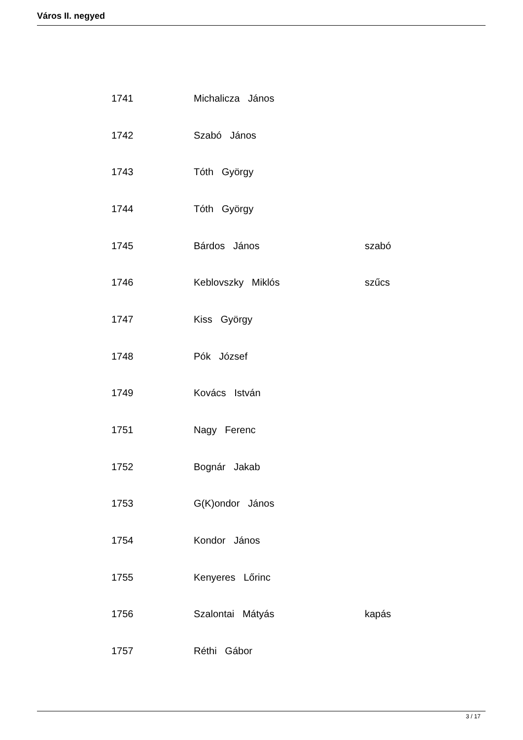Város II. negyed
| 1741 | Michalicza János | |
| 1742 | Szabó János | |
| 1743 | Tóth György | |
| 1744 | Tóth György | |
| 1745 | Bárdos János | szabó |
| 1746 | Keblovszky Miklós | szűcs |
| 1747 | Kiss György | |
| 1748 | Pók József | |
| 1749 | Kovács István | |
| 1751 | Nagy Ferenc | |
| 1752 | Bognár Jakab | |
| 1753 | G(K)ondor János | |
| 1754 | Kondor János | |
| 1755 | Kenyeres Lőrinc | |
| 1756 | Szalontai Mátyás | kapás |
| 1757 | Réthi Gábor | |
3 / 17